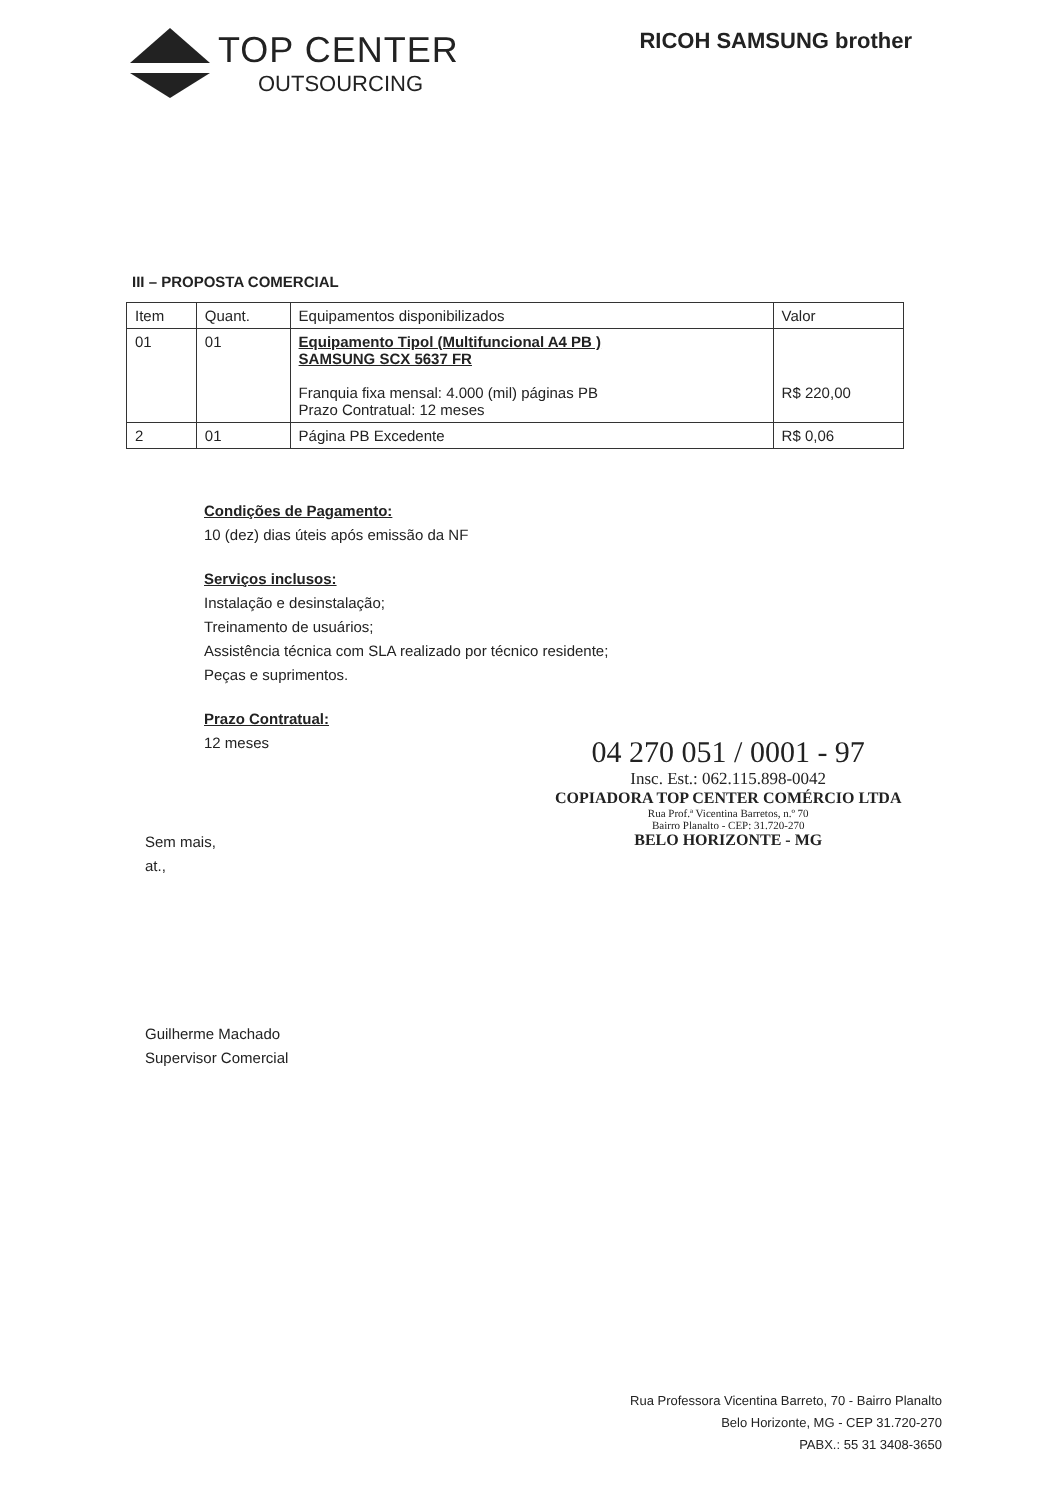TOP CENTER
OUTSOURCING
RICOH SAMSUNG brother
III – PROPOSTA COMERCIAL
| Item | Quant. | Equipamentos disponibilizados | Valor |
| --- | --- | --- | --- |
| 01 | 01 | Equipamento Tipol (Multifuncional A4 PB ) SAMSUNG SCX 5637 FR Franquia fixa mensal: 4.000 (mil) páginas PB Prazo Contratual: 12 meses | R$ 220,00 |
| 2 | 01 | Página PB Excedente | R$ 0,06 |
Condições de Pagamento:
10 (dez) dias úteis após emissão da NF
Serviços inclusos:
Instalação e desinstalação;
Treinamento de usuários;
Assistência técnica com SLA realizado por técnico residente;
Peças e suprimentos.
Prazo Contratual:
12 meses
04 270 051 / 0001 - 97
Insc. Est.: 062.115.898-0042
COPIADORA TOP CENTER COMÉRCIO LTDA
Rua Prof.ª Vicentina Barretos, n.º 70
Bairro Planalto - CEP: 31.720-270
BELO HORIZONTE - MG
Sem mais,
at.,
Guilherme Machado
Supervisor Comercial
Rua Professora Vicentina Barreto, 70 - Bairro Planalto
Belo Horizonte, MG - CEP 31.720-270
PABX.: 55 31 3408-3650